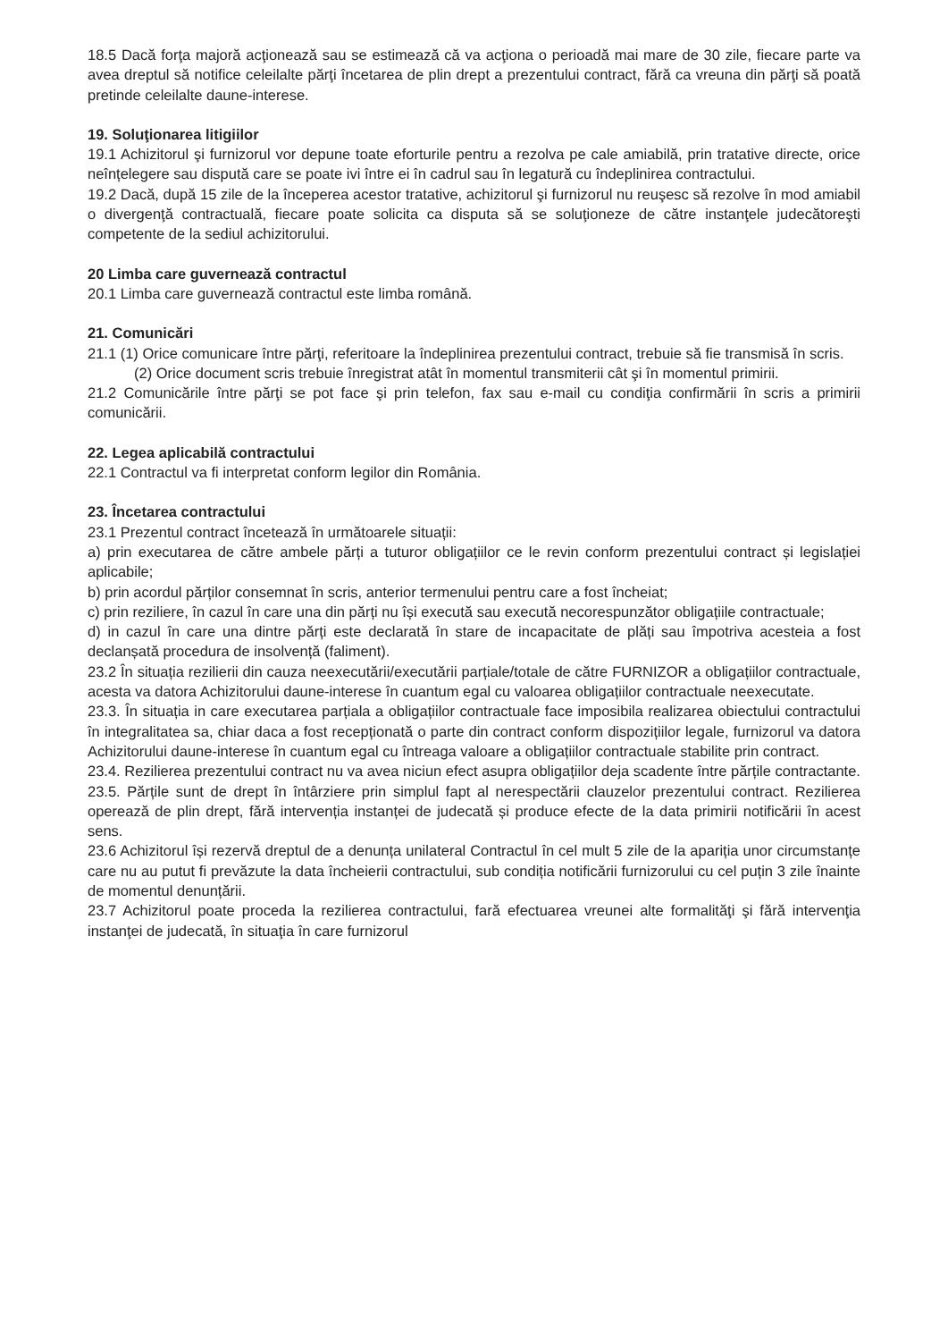18.5 Dacă forţa majoră acţionează sau se estimează că va acţiona o perioadă mai mare de 30 zile, fiecare parte va avea dreptul să notifice celeilalte părţi încetarea de plin drept a prezentului contract, fără ca vreuna din părţi să poată pretinde celeilalte daune-interese.
19. Soluţionarea litigiilor
19.1 Achizitorul şi furnizorul vor depune toate eforturile pentru a rezolva pe cale amiabilă, prin tratative directe, orice neînțelegere sau dispută care se poate ivi între ei în cadrul sau în legatură cu îndeplinirea contractului.
19.2 Dacă, după 15 zile de la începerea acestor tratative, achizitorul şi furnizorul nu reuşesc să rezolve în mod amiabil o divergenţă contractuală, fiecare poate solicita ca disputa să se soluţioneze de către instanţele judecătoreşti competente de la sediul achizitorului.
20 Limba care guvernează contractul
20.1 Limba care guvernează contractul este limba română.
21. Comunicări
21.1 (1) Orice comunicare între părţi, referitoare la îndeplinirea prezentului contract, trebuie să fie transmisă în scris.
(2) Orice document scris trebuie înregistrat atât în momentul transmiterii cât şi în momentul primirii.
21.2 Comunicările între părţi se pot face şi prin telefon, fax sau e-mail cu condiţia confirmării în scris a primirii comunicării.
22. Legea aplicabilă contractului
22.1 Contractul va fi interpretat conform legilor din România.
23. Încetarea contractului
23.1 Prezentul contract încetează în următoarele situații:
a) prin executarea de către ambele părți a tuturor obligațiilor ce le revin conform prezentului contract și legislației aplicabile;
b) prin acordul părților consemnat în scris, anterior termenului pentru care a fost încheiat;
c) prin reziliere, în cazul în care una din părți nu își execută sau execută necorespunzător obligațiile contractuale;
d) in cazul în care una dintre părți este declarată în stare de incapacitate de plăți sau împotriva acesteia a fost declanșată procedura de insolvență (faliment).
23.2 În situația rezilierii din cauza neexecutării/executării parțiale/totale de către FURNIZOR a obligațiilor contractuale, acesta va datora Achizitorului daune-interese în cuantum egal cu valoarea obligațiilor contractuale neexecutate.
23.3. În situația in care executarea parțiala a obligațiilor contractuale face imposibila realizarea obiectului contractului în integralitatea sa, chiar daca a fost recepționată o parte din contract conform dispozițiilor legale, furnizorul va datora Achizitorului daune-interese în cuantum egal cu întreaga valoare a obligațiilor contractuale stabilite prin contract.
23.4. Rezilierea prezentului contract nu va avea niciun efect asupra obligațiilor deja scadente între părțile contractante.
23.5. Părțile sunt de drept în întârziere prin simplul fapt al nerespectării clauzelor prezentului contract. Rezilierea operează de plin drept, fără intervenția instanței de judecată și produce efecte de la data primirii notificării în acest sens.
23.6 Achizitorul își rezervă dreptul de a denunța unilateral Contractul în cel mult 5 zile de la apariția unor circumstanțe care nu au putut fi prevăzute la data încheierii contractului, sub condiția notificării furnizorului cu cel puțin 3 zile înainte de momentul denunțării.
23.7 Achizitorul poate proceda la rezilierea contractului, fară efectuarea vreunei alte formalităţi şi fără intervenţia instanţei de judecată, în situaţia în care furnizorul